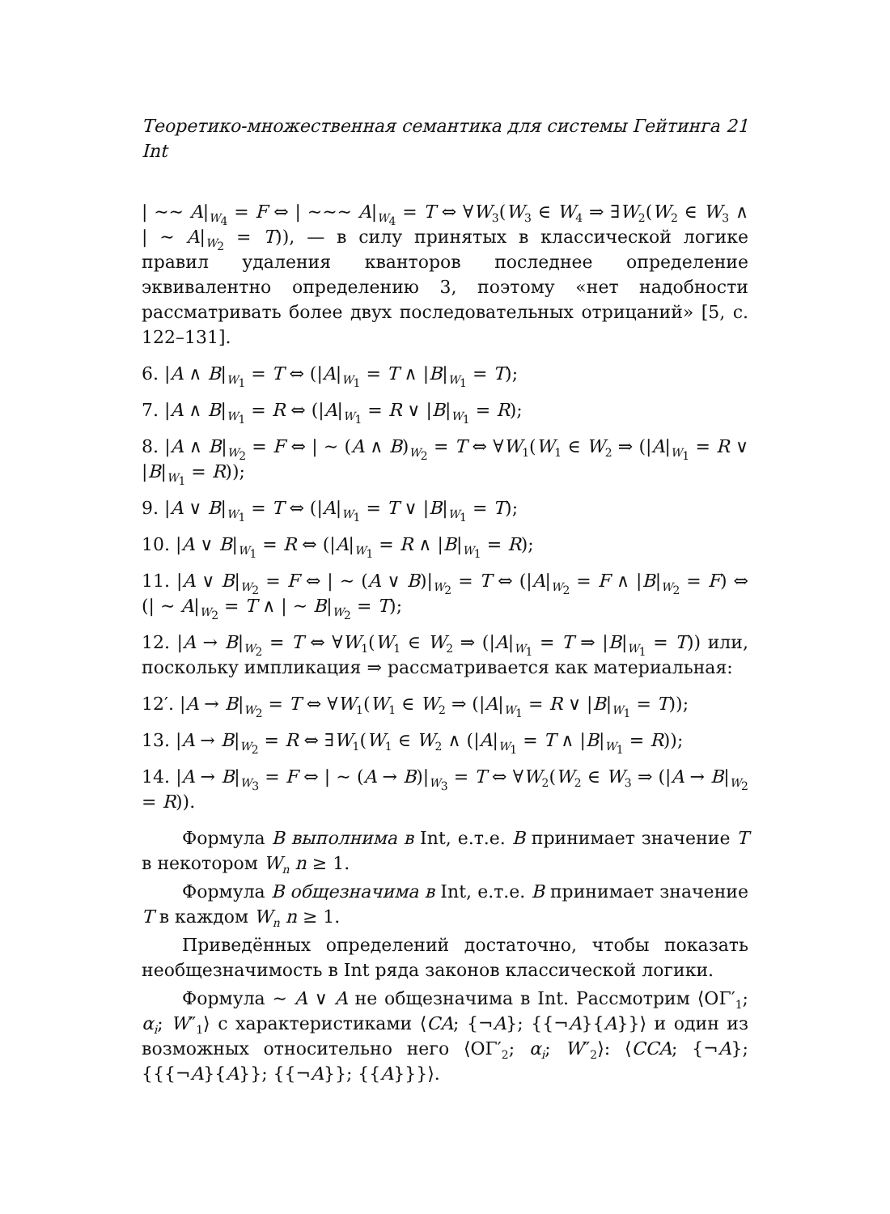Теоретико-множественная семантика для системы Гейтинга Int 21
| ∼∼ A|<sub>W<sub>4</sub></sub> = F ⇔ | ∼∼∼ A|<sub>W<sub>4</sub></sub> = T ⇔ ∀W<sub>3</sub>(W<sub>3</sub> ∈ W<sub>4</sub> ⇒ ∃W<sub>2</sub>(W<sub>2</sub> ∈ W<sub>3</sub> ∧ | ∼ A|<sub>W<sub>2</sub></sub> = T)), — в силу принятых в классической логике правил удаления кванторов последнее определение эквивалентно определению 3, поэтому «нет надобности рассматривать более двух последовательных отрицаний» [5, с. 122–131].
6. |A ∧ B|<sub>W<sub>1</sub></sub> = T ⇔ (|A|<sub>W<sub>1</sub></sub> = T ∧ |B|<sub>W<sub>1</sub></sub> = T);
7. |A ∧ B|<sub>W<sub>1</sub></sub> = R ⇔ (|A|<sub>W<sub>1</sub></sub> = R ∨ |B|<sub>W<sub>1</sub></sub> = R);
8. |A ∧ B|<sub>W<sub>2</sub></sub> = F ⇔ | ∼ (A ∧ B)<sub>W<sub>2</sub></sub> = T ⇔ ∀W<sub>1</sub>(W<sub>1</sub> ∈ W<sub>2</sub> ⇒ (|A|<sub>W<sub>1</sub></sub> = R ∨ |B|<sub>W<sub>1</sub></sub> = R));
9. |A ∨ B|<sub>W<sub>1</sub></sub> = T ⇔ (|A|<sub>W<sub>1</sub></sub> = T ∨ |B|<sub>W<sub>1</sub></sub> = T);
10. |A ∨ B|<sub>W<sub>1</sub></sub> = R ⇔ (|A|<sub>W<sub>1</sub></sub> = R ∧ |B|<sub>W<sub>1</sub></sub> = R);
11. |A ∨ B|<sub>W<sub>2</sub></sub> = F ⇔ | ∼ (A ∨ B)|<sub>W<sub>2</sub></sub> = T ⇔ (|A|<sub>W<sub>2</sub></sub> = F ∧ |B|<sub>W<sub>2</sub></sub> = F) ⇔ (| ∼ A|<sub>W<sub>2</sub></sub> = T ∧ | ∼ B|<sub>W<sub>2</sub></sub> = T);
12. |A → B|<sub>W<sub>2</sub></sub> = T ⇔ ∀W<sub>1</sub>(W<sub>1</sub> ∈ W<sub>2</sub> ⇒ (|A|<sub>W<sub>1</sub></sub> = T ⇒ |B|<sub>W<sub>1</sub></sub> = T)) или, поскольку импликация ⇒ рассматривается как материальная:
12′. |A → B|<sub>W<sub>2</sub></sub> = T ⇔ ∀W<sub>1</sub>(W<sub>1</sub> ∈ W<sub>2</sub> ⇒ (|A|<sub>W<sub>1</sub></sub> = R ∨ |B|<sub>W<sub>1</sub></sub> = T));
13. |A → B|<sub>W<sub>2</sub></sub> = R ⇔ ∃W<sub>1</sub>(W<sub>1</sub> ∈ W<sub>2</sub> ∧ (|A|<sub>W<sub>1</sub></sub> = T ∧ |B|<sub>W<sub>1</sub></sub> = R));
14. |A → B|<sub>W<sub>3</sub></sub> = F ⇔ | ∼ (A → B)|<sub>W<sub>3</sub></sub> = T ⇔ ∀W<sub>2</sub>(W<sub>2</sub> ∈ W<sub>3</sub> ⇒ (|A → B|<sub>W<sub>2</sub></sub> = R)).
Формула B выполнима в Int, е.т.е. B принимает значение T в некотором W<sub>n</sub> n ≥ 1.
Формула B общезначима в Int, е.т.е. B принимает значение T в каждом W<sub>n</sub> n ≥ 1.
Приведённых определений достаточно, чтобы показать необщезначимость в Int ряда законов классической логики.
Формула ∼ A ∨ A не общезначима в Int. Рассмотрим ⟨ОΓ′<sub>1</sub>; α<sub>i</sub>; W″<sub>1</sub>⟩ с характеристиками ⟨CA; {¬A}; {{¬A}{A}}⟩ и один из возможных относительно него ⟨ОΓ′<sub>2</sub>; α<sub>i</sub>; W″<sub>2</sub>⟩: ⟨CCA; {¬A}; {{{¬A}{A}}; {{¬A}}; {{A}}}⟩.